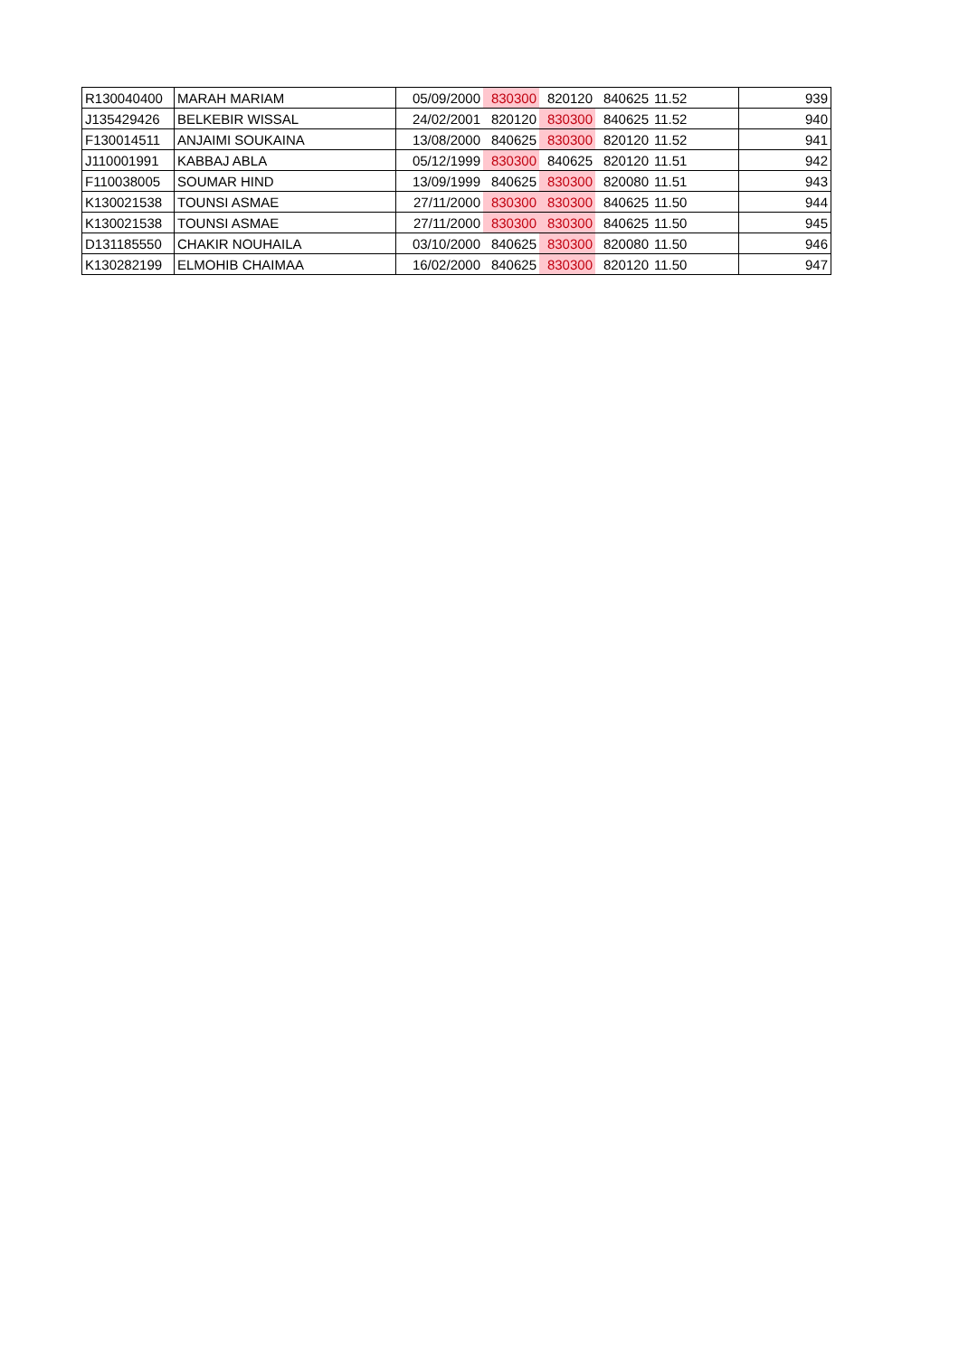| R130040400 | MARAH MARIAM | 05/09/2000 | 830300 | 820120 | 840625 | 11.52 | 939 |
| J135429426 | BELKEBIR WISSAL | 24/02/2001 | 820120 | 830300 | 840625 | 11.52 | 940 |
| F130014511 | ANJAIMI SOUKAINA | 13/08/2000 | 840625 | 830300 | 820120 | 11.52 | 941 |
| J110001991 | KABBAJ ABLA | 05/12/1999 | 830300 | 840625 | 820120 | 11.51 | 942 |
| F110038005 | SOUMAR HIND | 13/09/1999 | 840625 | 830300 | 820080 | 11.51 | 943 |
| K130021538 | TOUNSI ASMAE | 27/11/2000 | 830300 | 830300 | 840625 | 11.50 | 944 |
| K130021538 | TOUNSI ASMAE | 27/11/2000 | 830300 | 830300 | 840625 | 11.50 | 945 |
| D131185550 | CHAKIR NOUHAILA | 03/10/2000 | 840625 | 830300 | 820080 | 11.50 | 946 |
| K130282199 | ELMOHIB CHAIMAA | 16/02/2000 | 840625 | 830300 | 820120 | 11.50 | 947 |